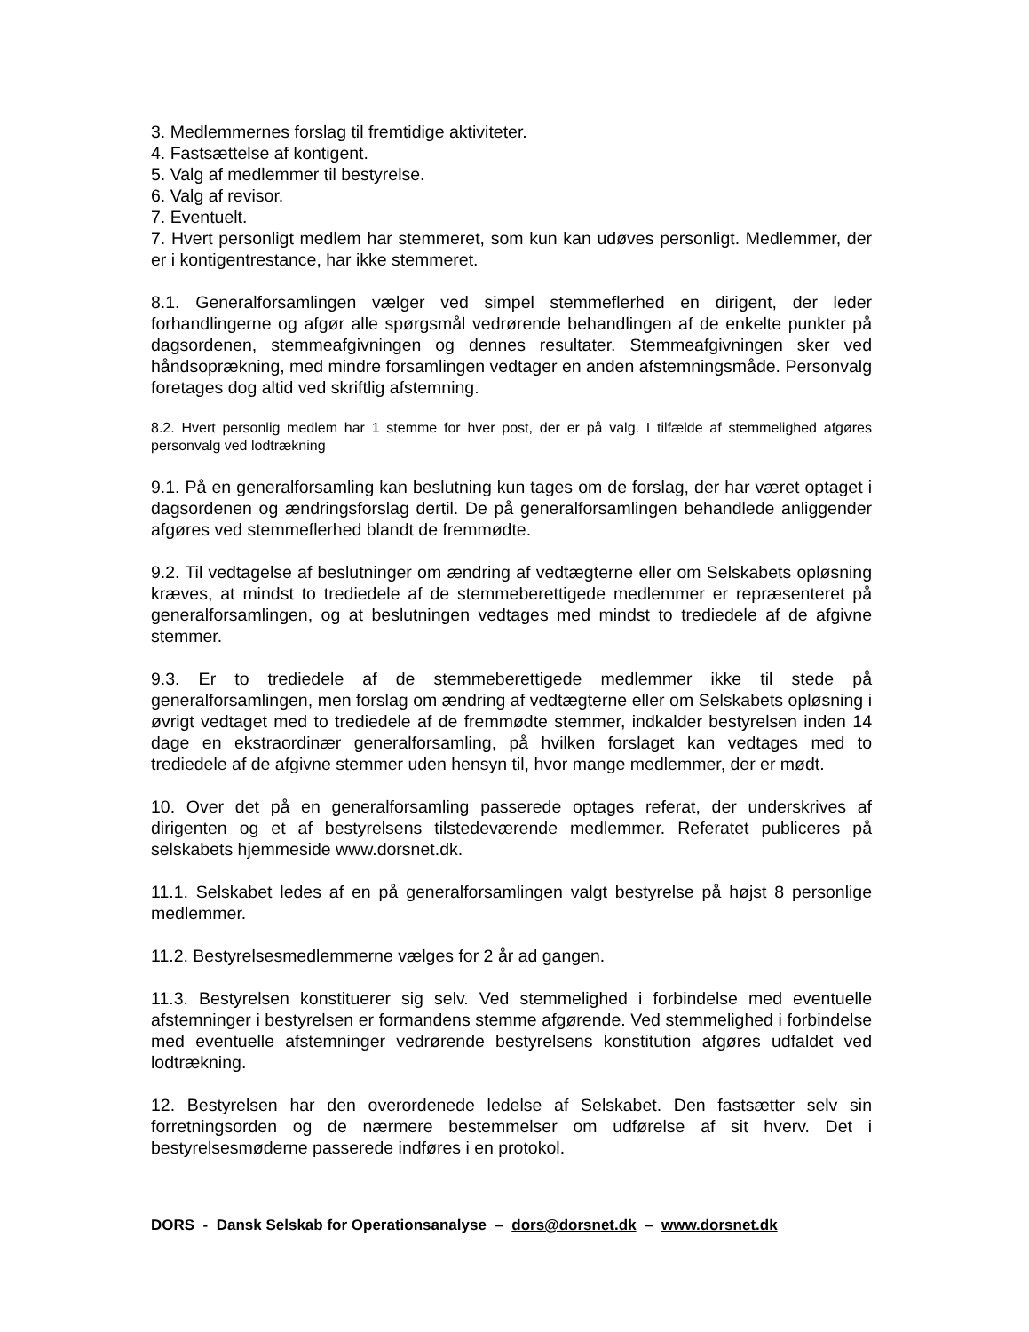3. Medlemmernes forslag til fremtidige aktiviteter.
4. Fastsættelse af kontigent.
5. Valg af medlemmer til bestyrelse.
6. Valg af revisor.
7. Eventuelt.
7. Hvert personligt medlem har stemmeret, som kun kan udøves personligt. Medlemmer, der er i kontigentrestance, har ikke stemmeret.
8.1. Generalforsamlingen vælger ved simpel stemmeflerhed en dirigent, der leder forhandlingerne og afgør alle spørgsmål vedrørende behandlingen af de enkelte punkter på dagsordenen, stemmeafgivningen og dennes resultater. Stemmeafgivningen sker ved håndsoprækning, med mindre forsamlingen vedtager en anden afstemningsmåde. Personvalg foretages dog altid ved skriftlig afstemning.
8.2. Hvert personlig medlem har 1 stemme for hver post, der er på valg. I tilfælde af stemmelighed afgøres personvalg ved lodtrækning
9.1. På en generalforsamling kan beslutning kun tages om de forslag, der har været optaget i dagsordenen og ændringsforslag dertil. De på generalforsamlingen behandlede anliggender afgøres ved stemmeflerhed blandt de fremmødte.
9.2. Til vedtagelse af beslutninger om ændring af vedtægterne eller om Selskabets opløsning kræves, at mindst to trediedele af de stemmeberettigede medlemmer er repræsenteret på generalforsamlingen, og at beslutningen vedtages med mindst to trediedele af de afgivne stemmer.
9.3. Er to trediedele af de stemmeberettigede medlemmer ikke til stede på generalforsamlingen, men forslag om ændring af vedtægterne eller om Selskabets opløsning i øvrigt vedtaget med to trediedele af de fremmødte stemmer, indkalder bestyrelsen inden 14 dage en ekstraordinær generalforsamling, på hvilken forslaget kan vedtages med to trediedele af de afgivne stemmer uden hensyn til, hvor mange medlemmer, der er mødt.
10. Over det på en generalforsamling passerede optages referat, der underskrives af dirigenten og et af bestyrelsens tilstedeværende medlemmer. Referatet publiceres på selskabets hjemmeside www.dorsnet.dk.
11.1. Selskabet ledes af en på generalforsamlingen valgt bestyrelse på højst 8 personlige medlemmer.
11.2. Bestyrelsesmedlemmerne vælges for 2 år ad gangen.
11.3. Bestyrelsen konstituerer sig selv. Ved stemmelighed i forbindelse med eventuelle afstemninger i bestyrelsen er formandens stemme afgørende. Ved stemmelighed i forbindelse med eventuelle afstemninger vedrørende bestyrelsens konstitution afgøres udfaldet ved lodtrækning.
12. Bestyrelsen har den overordenede ledelse af Selskabet. Den fastsætter selv sin forretningsorden og de nærmere bestemmelser om udførelse af sit hverv. Det i bestyrelsesmøderne passerede indføres i en protokol.
DORS - Dansk Selskab for Operationsanalyse – dors@dorsnet.dk – www.dorsnet.dk